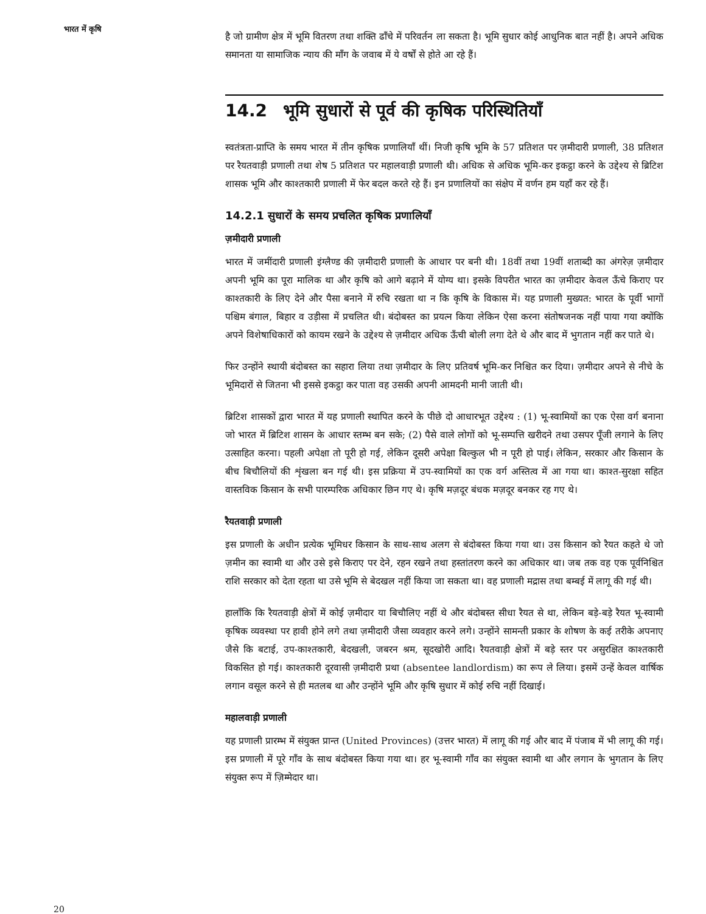भारत में कृषि
है जो ग्रामीण क्षेत्र में भूमि वितरण तथा शक्ति ढाँचे में परिवर्तन ला सकता है। भूमि सुधार कोई आधुनिक बात नहीं है। अपने अधिक समानता या सामाजिक न्याय की माँग के जवाब में ये वर्षों से होते आ रहे हैं।
14.2 भूमि सुधारों से पूर्व की कृषिक परिस्थितियाँ
स्वतंत्रता-प्राप्ति के समय भारत में तीन कृषिक प्रणालियाँ थीं। निजी कृषि भूमि के 57 प्रतिशत पर ज़मीदारी प्रणाली, 38 प्रतिशत पर रैयतवाड़ी प्रणाली तथा शेष 5 प्रतिशत पर महालवाड़ी प्रणाली थी। अधिक से अधिक भूमि-कर इकट्ठा करने के उद्देश्य से ब्रिटिश शासक भूमि और काश्तकारी प्रणाली में फेर बदल करते रहे हैं। इन प्रणालियों का संक्षेप में वर्णन हम यहाँ कर रहे हैं।
14.2.1 सुधारों के समय प्रचलित कृषिक प्रणालियाँ
ज़मीदारी प्रणाली
भारत में जमींदारी प्रणाली इंग्लैण्ड की ज़मीदारी प्रणाली के आधार पर बनी थी। 18वीं तथा 19वीं शताब्दी का अंगरेज़ ज़मीदार अपनी भूमि का पूरा मालिक था और कृषि को आगे बढ़ाने में योग्य था। इसके विपरीत भारत का ज़मीदार केवल ऊँचे किराए पर काश्तकारी के लिए देने और पैसा बनाने में रुचि रखता था न कि कृषि के विकास में। यह प्रणाली मुख्यत: भारत के पूर्वी भागों पश्चिम बंगाल, बिहार व उड़ीसा में प्रचलित थी। बंदोबस्त का प्रयत्न किया लेकिन ऐसा करना संतोषजनक नहीं पाया गया क्योंकि अपने विशेषाधिकारों को कायम रखने के उद्देश्य से ज़मीदार अधिक ऊँची बोली लगा देते थे और बाद में भुगतान नहीं कर पाते थे।
फिर उन्होंने स्थायी बंदोबस्त का सहारा लिया तथा ज़मीदार के लिए प्रतिवर्ष भूमि-कर निश्चित कर दिया। ज़मीदार अपने से नीचे के भूमिदारों से जितना भी इससे इकट्ठा कर पाता वह उसकी अपनी आमदनी मानी जाती थी।
ब्रिटिश शासकों द्वारा भारत में यह प्रणाली स्थापित करने के पीछे दो आधारभूत उद्देश्य : (1) भू-स्वामियों का एक ऐसा वर्ग बनाना जो भारत में ब्रिटिश शासन के आधार स्तम्भ बन सके; (2) पैसे वाले लोगों को भू-सम्पत्ति खरीदने तथा उसपर पूँजी लगाने के लिए उत्साहित करना। पहली अपेक्षा तो पूरी हो गई, लेकिन दूसरी अपेक्षा बिल्कुल भी न पूरी हो पाई। लेकिन, सरकार और किसान के बीच बिचौलियों की शृंखला बन गई थी। इस प्रक्रिया में उप-स्वामियों का एक वर्ग अस्तित्व में आ गया था। काश्त-सुरक्षा सहित वास्तविक किसान के सभी पारम्परिक अधिकार छिन गए थे। कृषि मज़दूर बंधक मज़दूर बनकर रह गए थे।
रैयतवाड़ी प्रणाली
इस प्रणाली के अधीन प्रत्येक भूमिधर किसान के साथ-साथ अलग से बंदोबस्त किया गया था। उस किसान को रैयत कहते थे जो ज़मीन का स्वामी था और उसे इसे किराए पर देने, रहन रखने तथा हस्तांतरण करने का अधिकार था। जब तक वह एक पूर्वनिश्चित राशि सरकार को देता रहता था उसे भूमि से बेदखल नहीं किया जा सकता था। वह प्रणाली मद्रास तथा बम्बई में लागू की गई थी।
हालाँकि कि रैयतवाड़ी क्षेत्रों में कोई ज़मीदार या बिचौलिए नहीं थे और बंदोबस्त सीधा रैयत से था, लेकिन बड़े-बड़े रैयत भू-स्वामी कृषिक व्यवस्था पर हावी होने लगे तथा ज़मीदारी जैसा व्यवहार करने लगे। उन्होंने सामन्ती प्रकार के शोषण के कई तरीके अपनाए जैसे कि बटाई, उप-काश्तकारी, बेदखली, जबरन श्रम, सूदखोरी आदि। रैयतवाड़ी क्षेत्रों में बड़े स्तर पर असुरक्षित काश्तकारी विकसित हो गई। काश्तकारी दूरवासी ज़मीदारी प्रथा (absentee landlordism) का रूप ले लिया। इसमें उन्हें केवल वार्षिक लगान वसूल करने से ही मतलब था और उन्होंने भूमि और कृषि सुधार में कोई रुचि नहीं दिखाई।
महालवाड़ी प्रणाली
यह प्रणाली प्रारम्भ में संयुक्त प्रान्त (United Provinces) (उत्तर भारत) में लागू की गई और बाद में पंजाब में भी लागू की गई। इस प्रणाली में पूरे गाँव के साथ बंदोबस्त किया गया था। हर भू-स्वामी गाँव का संयुक्त स्वामी था और लगान के भुगतान के लिए संयुक्त रूप में ज़िम्मेदार था।
20